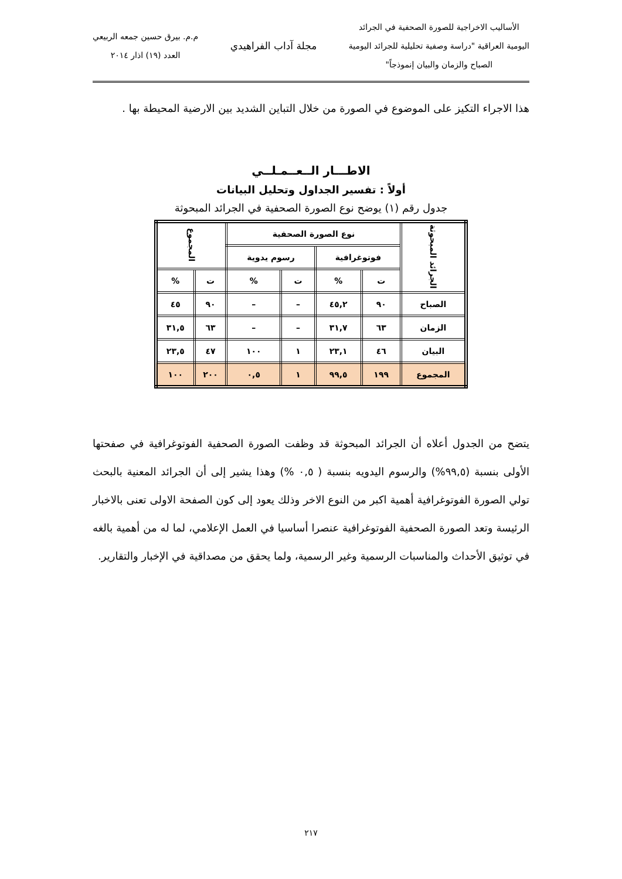الأساليب الاخراجية للصورة الصحفية في الجرائد
اليومية العراقية "دراسة وصفية تحليلية للجرائد اليومية
الصباح والزمان والبيان إنموذجاً"
مجلة آداب الفراهيدي
م.م. بيرق حسين جمعه الربيعي
العدد (١٩) اذار ٢٠١٤
هذا الاجراء التكيز على الموضوع في الصورة من خلال التباين الشديد بين الارضية المحيطة بها .
الاطـــار الــعــمـلــي
أولاً : تفسير الجداول وتحليل البيانات
جدول رقم (١) يوضح نوع الصورة الصحفية في الجرائد المبحوثة
| الجرائد المبحوثة | نوع الصورة الصحفية | | | | المجموع | |
| --- | --- | --- | --- | --- | --- | --- |
| | فوتوغرافية | | رسوم يدوية | | | |
| | ت | % | ت | % | ت | % |
| الصباح | ٩٠ | ٤٥,٢ | – | – | ٩٠ | ٤٥ |
| الزمان | ٦٣ | ٣١,٧ | – | – | ٦٣ | ٣١,٥ |
| البيان | ٤٦ | ٢٣,١ | ١ | ١٠٠ | ٤٧ | ٢٣,٥ |
| المجموع | ١٩٩ | ٩٩,٥ | ١ | ٠,٥ | ٢٠٠ | ١٠٠ |
يتضح من الجدول أعلاه أن الجرائد المبحوثة قد وظفت الصورة الصحفية الفوتوغرافية في صفحتها الأولى بنسبة (٩٩,٥%) والرسوم اليدويه بنسبة ( ٠,٥ %) وهذا يشير إلى أن الجرائد المعنية بالبحث تولي الصورة الفوتوغرافية أهمية اكبر من النوع الاخر وذلك يعود إلى كون الصفحة الاولى تعنى بالاخبار الرئيسة وتعد الصورة الصحفية الفوتوغرافية عنصرا أساسيا في العمل الإعلامي، لما له من أهمية بالغه في توثيق الأحداث والمناسبات الرسمية وغير الرسمية، ولما يحقق من مصداقية في الإخبار والتقارير.
٢١٧